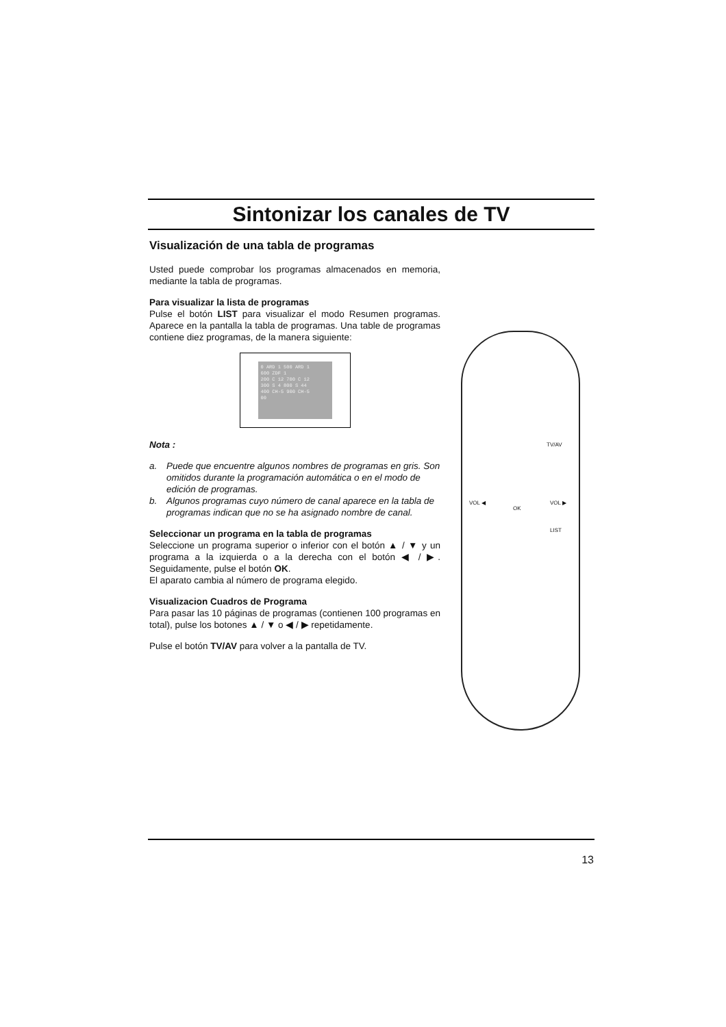Sintonizar los canales de TV
Visualización de una tabla de programas
Usted puede comprobar los programas almacenados en memoria, mediante la tabla de programas.
Para visualizar la lista de programas
Pulse el botón LIST para visualizar el modo Resumen programas. Aparece en la pantalla la tabla de programas. Una table de programas contiene diez programas, de la manera siguiente:
0 ARD 1 500 ARD 1
600 ZDF 1
200 C 12 700 C 12
300 S 4 800 S 44
400 CH-5 900 CH-5
00
Nota :
a. Puede que encuentre algunos nombres de programas en gris. Son omitidos durante la programación automática o en el modo de edición de programas.
b. Algunos programas cuyo número de canal aparece en la tabla de programas indican que no se ha asignado nombre de canal.
Seleccionar un programa en la tabla de programas
Seleccione un programa superior o inferior con el botón ▲ / ▼ y un programa a la izquierda o a la derecha con el botón ◀ / ▶. Seguidamente, pulse el botón OK.
El aparato cambia al número de programa elegido.
Visualizacion Cuadros de Programa
Para pasar las 10 páginas de programas (contienen 100 programas en total), pulse los botones ▲ / ▼ o ◀ / ▶ repetidamente.
Pulse el botón TV/AV para volver a la pantalla de TV.
TV/AV
VOL ◀
OK
VOL ▶
LIST
13